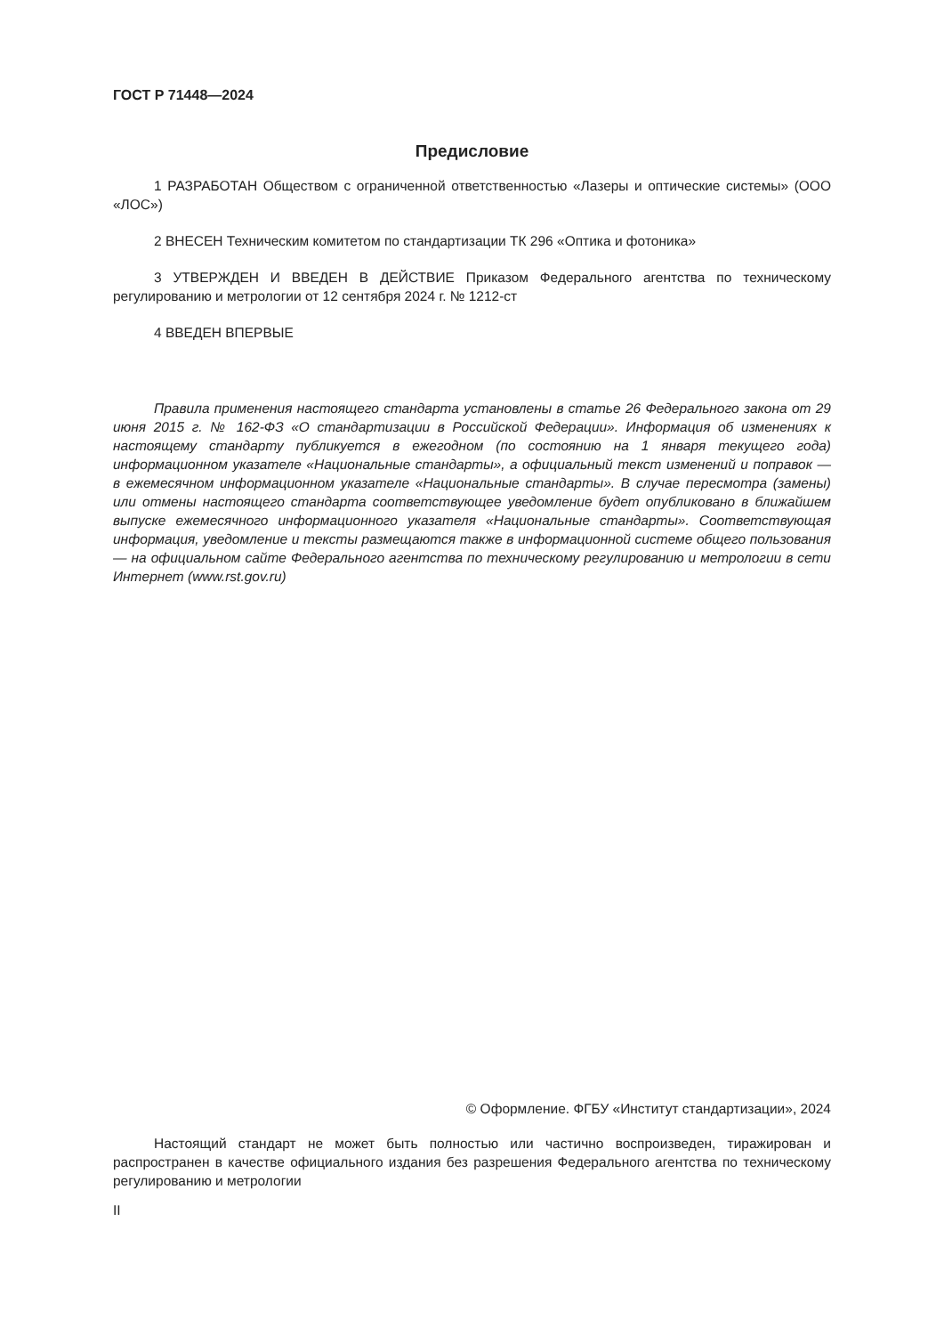ГОСТ Р 71448—2024
Предисловие
1 РАЗРАБОТАН Обществом с ограниченной ответственностью «Лазеры и оптические системы» (ООО «ЛОС»)
2 ВНЕСЕН Техническим комитетом по стандартизации ТК 296 «Оптика и фотоника»
3 УТВЕРЖДЕН И ВВЕДЕН В ДЕЙСТВИЕ Приказом Федерального агентства по техническому регулированию и метрологии от 12 сентября 2024 г. № 1212-ст
4 ВВЕДЕН ВПЕРВЫЕ
Правила применения настоящего стандарта установлены в статье 26 Федерального закона от 29 июня 2015 г. № 162-ФЗ «О стандартизации в Российской Федерации». Информация об изменениях к настоящему стандарту публикуется в ежегодном (по состоянию на 1 января текущего года) информационном указателе «Национальные стандарты», а официальный текст изменений и поправок — в ежемесячном информационном указателе «Национальные стандарты». В случае пересмотра (замены) или отмены настоящего стандарта соответствующее уведомление будет опубликовано в ближайшем выпуске ежемесячного информационного указателя «Национальные стандарты». Соответствующая информация, уведомление и тексты размещаются также в информационной системе общего пользования — на официальном сайте Федерального агентства по техническому регулированию и метрологии в сети Интернет (www.rst.gov.ru)
© Оформление. ФГБУ «Институт стандартизации», 2024
Настоящий стандарт не может быть полностью или частично воспроизведен, тиражирован и распространен в качестве официального издания без разрешения Федерального агентства по техническому регулированию и метрологии
II